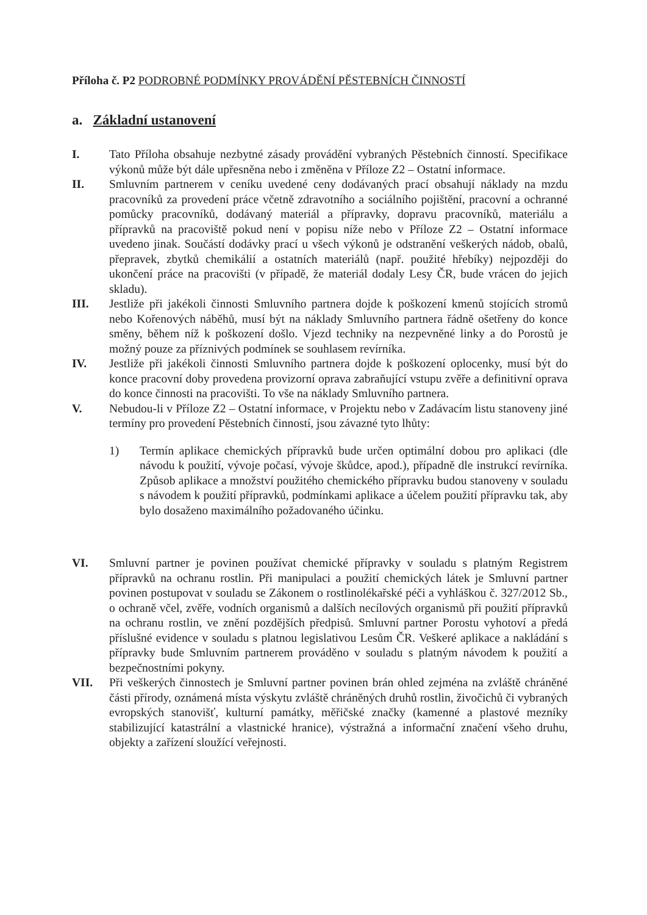Příloha č. P2 PODROBNÉ PODMÍNKY PROVÁDĚNÍ PĚSTEBNÍCH ČINNOSTÍ
a. Základní ustanovení
I. Tato Příloha obsahuje nezbytné zásady provádění vybraných Pěstebních činností. Specifikace výkonů může být dále upřesněna nebo i změněna v Příloze Z2 – Ostatní informace.
II. Smluvním partnerem v ceníku uvedené ceny dodávaných prací obsahují náklady na mzdu pracovníků za provedení práce včetně zdravotního a sociálního pojištění, pracovní a ochranné pomůcky pracovníků, dodávaný materiál a přípravky, dopravu pracovníků, materiálu a přípravků na pracoviště pokud není v popisu níže nebo v Příloze Z2 – Ostatní informace uvedeno jinak. Součástí dodávky prací u všech výkonů je odstranění veškerých nádob, obalů, přepravek, zbytků chemikálií a ostatních materiálů (např. použité hřebíky) nejpozději do ukončení práce na pracovišti (v případě, že materiál dodaly Lesy ČR, bude vrácen do jejich skladu).
III. Jestliže při jakékoli činnosti Smluvního partnera dojde k poškození kmenů stojících stromů nebo Kořenových náběhů, musí být na náklady Smluvního partnera řádně ošetřeny do konce směny, během níž k poškození došlo. Vjezd techniky na nezpevněné linky a do Porostů je možný pouze za příznivých podmínek se souhlasem revírníka.
IV. Jestliže při jakékoli činnosti Smluvního partnera dojde k poškození oplocenky, musí být do konce pracovní doby provedena provizorní oprava zabraňující vstupu zvěře a definitivní oprava do konce činnosti na pracovišti. To vše na náklady Smluvního partnera.
V. Nebudou-li v Příloze Z2 – Ostatní informace, v Projektu nebo v Zadávacím listu stanoveny jiné termíny pro provedení Pěstebních činností, jsou závazné tyto lhůty:
1) Termín aplikace chemických přípravků bude určen optimální dobou pro aplikaci (dle návodu k použití, vývoje počasí, vývoje škůdce, apod.), případně dle instrukcí revírníka. Způsob aplikace a množství použitého chemického přípravku budou stanoveny v souladu s návodem k použití přípravků, podmínkami aplikace a účelem použití přípravku tak, aby bylo dosaženo maximálního požadovaného účinku.
VI. Smluvní partner je povinen používat chemické přípravky v souladu s platným Registrem přípravků na ochranu rostlin. Při manipulaci a použití chemických látek je Smluvní partner povinen postupovat v souladu se Zákonem o rostlinolékařské péči a vyhláškou č. 327/2012 Sb., o ochraně včel, zvěře, vodních organismů a dalších necílových organismů při použití přípravků na ochranu rostlin, ve znění pozdějších předpisů. Smluvní partner Porostu vyhotoví a předá příslušné evidence v souladu s platnou legislativou Lesům ČR. Veškeré aplikace a nakládání s přípravky bude Smluvním partnerem prováděno v souladu s platným návodem k použití a bezpečnostními pokyny.
VII. Při veškerých činnostech je Smluvní partner povinen brán ohled zejména na zvláště chráněné části přírody, oznámená místa výskytu zvláště chráněných druhů rostlin, živočichů či vybraných evropských stanovišť, kulturní památky, měřičské značky (kamenné a plastové mezníky stabilizující katastrální a vlastnické hranice), výstražná a informační značení všeho druhu, objekty a zařízení sloužící veřejnosti.